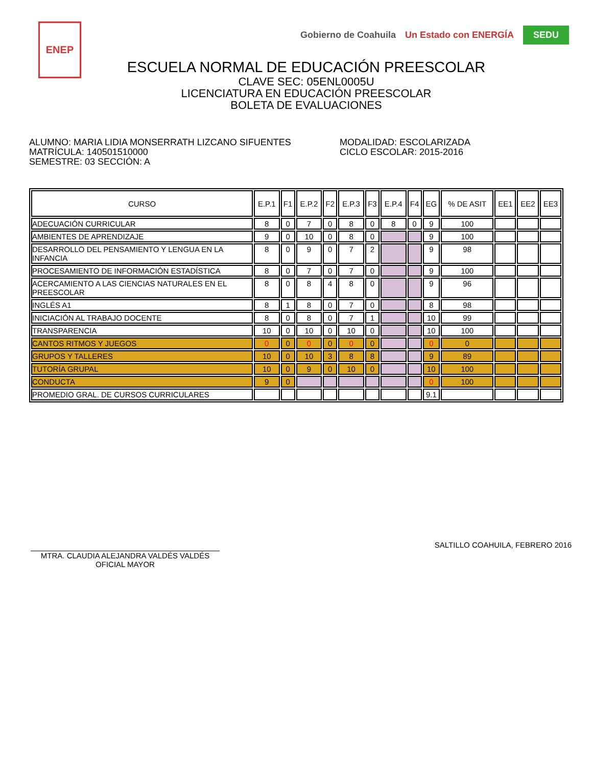ENEP
Gobierno de Coahuila Un Estado con ENERGÍA SEDU
ESCUELA NORMAL DE EDUCACIÓN PREESCOLAR
CLAVE SEC: 05ENL0005U
LICENCIATURA EN EDUCACIÓN PREESCOLAR
BOLETA DE EVALUACIONES
ALUMNO: MARIA LIDIA MONSERRATH LIZCANO SIFUENTES
MATRÍCULA: 140501510000
SEMESTRE: 03 SECCIÓN: A
MODALIDAD: ESCOLARIZADA
CICLO ESCOLAR: 2015-2016
| CURSO | E.P.1 | F1 | E.P.2 | F2 | E.P.3 | F3 | E.P.4 | F4 | EG | % DE ASIT | EE1 | EE2 | EE3 |
| --- | --- | --- | --- | --- | --- | --- | --- | --- | --- | --- | --- | --- | --- |
| ADECUACIÓN CURRICULAR | 8 | 0 | 7 | 0 | 8 | 0 | 8 | 0 | 9 | 100 | | | |
| AMBIENTES DE APRENDIZAJE | 9 | 0 | 10 | 0 | 8 | 0 | | | 9 | 100 | | | |
| DESARROLLO DEL PENSAMIENTO Y LENGUA EN LA INFANCIA | 8 | 0 | 9 | 0 | 7 | 2 | | | 9 | 98 | | | |
| PROCESAMIENTO DE INFORMACIÓN ESTADÍSTICA | 8 | 0 | 7 | 0 | 7 | 0 | | | 9 | 100 | | | |
| ACERCAMIENTO A LAS CIENCIAS NATURALES EN EL PREESCOLAR | 8 | 0 | 8 | 4 | 8 | 0 | | | 9 | 96 | | | |
| INGLÉS A1 | 8 | 1 | 8 | 0 | 7 | 0 | | | 8 | 98 | | | |
| INICIACIÓN AL TRABAJO DOCENTE | 8 | 0 | 8 | 0 | 7 | 1 | | | 10 | 99 | | | |
| TRANSPARENCIA | 10 | 0 | 10 | 0 | 10 | 0 | | | 10 | 100 | | | |
| CANTOS RITMOS Y JUEGOS | 0 | 0 | 0 | 0 | 0 | 0 | | | 0 | 0 | | | |
| GRUPOS Y TALLERES | 10 | 0 | 10 | 3 | 8 | 8 | | | 9 | 89 | | | |
| TUTORÍA GRUPAL | 10 | 0 | 9 | 0 | 10 | 0 | | | 10 | 100 | | | |
| CONDUCTA | 9 | 0 | | | | | | | 0 | 100 | | | |
| PROMEDIO GRAL. DE CURSOS CURRICULARES | | | | | | | | | 9.1 | | | | |
MTRA. CLAUDIA ALEJANDRA VALDÉS VALDÉS
OFICIAL MAYOR
SALTILLO COAHUILA, FEBRERO 2016